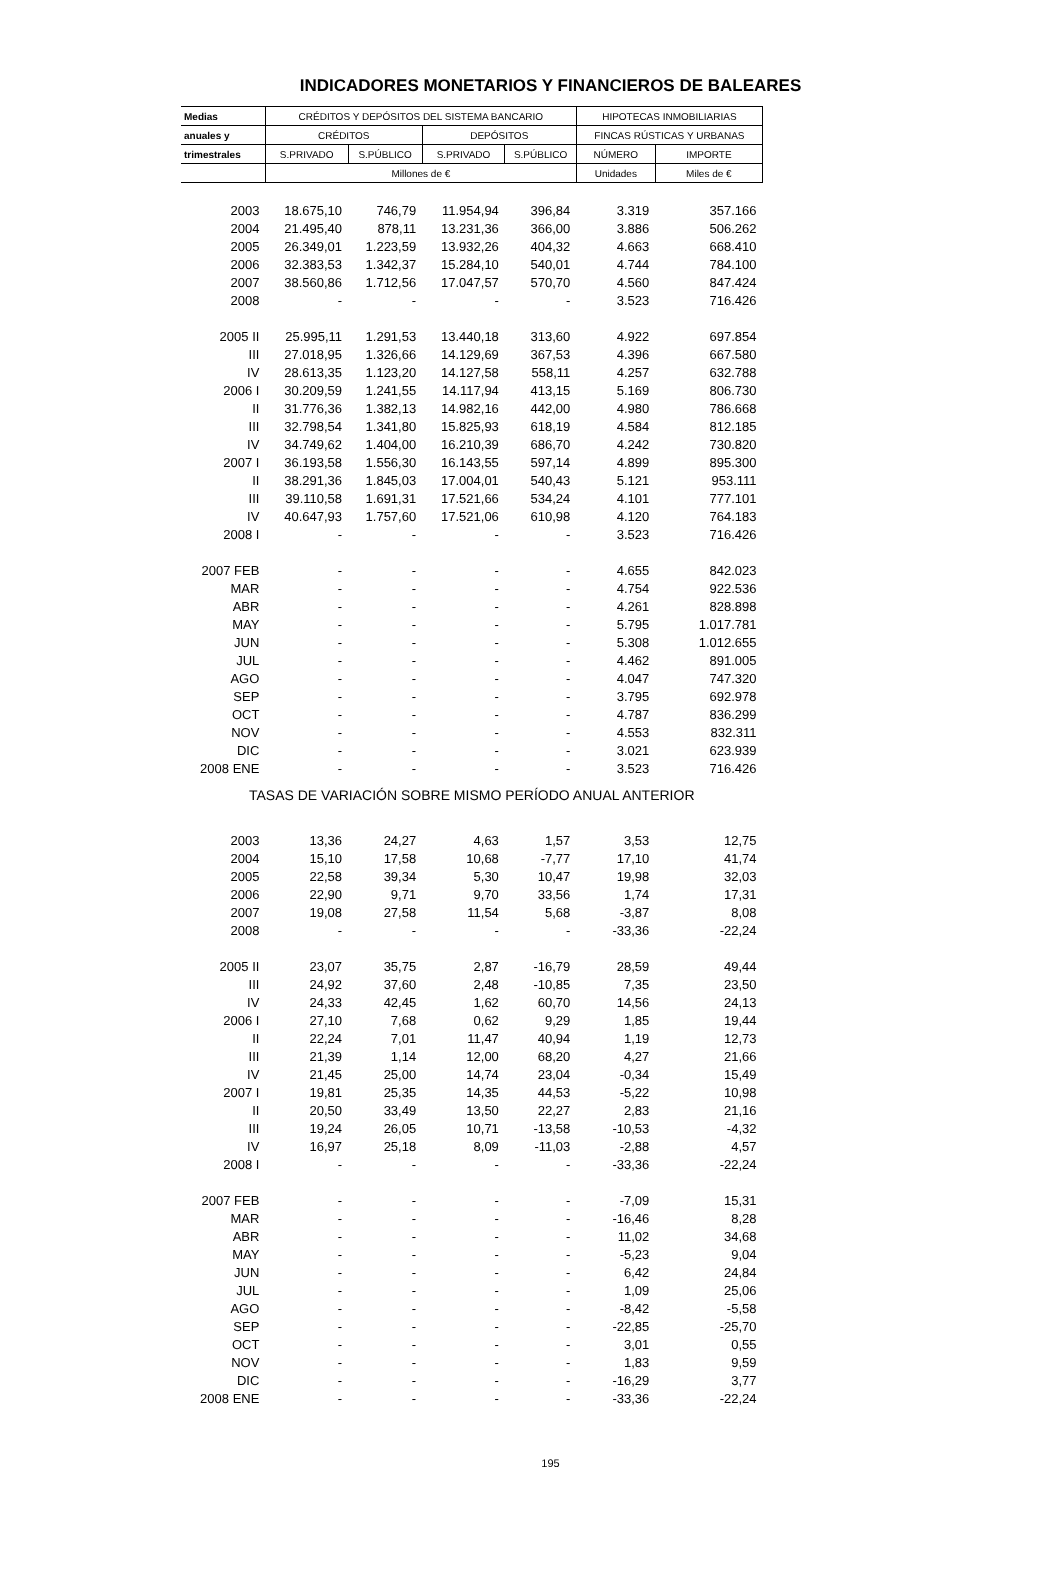INDICADORES MONETARIOS Y FINANCIEROS DE BALEARES
| Medias | CRÉDITOS Y DEPÓSITOS DEL SISTEMA BANCARIO | | | | HIPOTECAS INMOBILIARIAS | |
| --- | --- | --- | --- | --- | --- | --- |
| anuales y | CRÉDITOS | | DEPÓSITOS | | FINCAS RÚSTICAS Y URBANAS | |
| trimestrales | S.PRIVADO | S.PÚBLICO | S.PRIVADO | S.PÚBLICO | NÚMERO | IMPORTE |
| | Millones de € | | | | Unidades | Miles de € |
| 2003 | 18.675,10 | 746,79 | 11.954,94 | 396,84 | 3.319 | 357.166 |
| 2004 | 21.495,40 | 878,11 | 13.231,36 | 366,00 | 3.886 | 506.262 |
| 2005 | 26.349,01 | 1.223,59 | 13.932,26 | 404,32 | 4.663 | 668.410 |
| 2006 | 32.383,53 | 1.342,37 | 15.284,10 | 540,01 | 4.744 | 784.100 |
| 2007 | 38.560,86 | 1.712,56 | 17.047,57 | 570,70 | 4.560 | 847.424 |
| 2008 | - | - | - | - | 3.523 | 716.426 |
| 2005 II | 25.995,11 | 1.291,53 | 13.440,18 | 313,60 | 4.922 | 697.854 |
| III | 27.018,95 | 1.326,66 | 14.129,69 | 367,53 | 4.396 | 667.580 |
| IV | 28.613,35 | 1.123,20 | 14.127,58 | 558,11 | 4.257 | 632.788 |
| 2006 I | 30.209,59 | 1.241,55 | 14.117,94 | 413,15 | 5.169 | 806.730 |
| II | 31.776,36 | 1.382,13 | 14.982,16 | 442,00 | 4.980 | 786.668 |
| III | 32.798,54 | 1.341,80 | 15.825,93 | 618,19 | 4.584 | 812.185 |
| IV | 34.749,62 | 1.404,00 | 16.210,39 | 686,70 | 4.242 | 730.820 |
| 2007 I | 36.193,58 | 1.556,30 | 16.143,55 | 597,14 | 4.899 | 895.300 |
| II | 38.291,36 | 1.845,03 | 17.004,01 | 540,43 | 5.121 | 953.111 |
| III | 39.110,58 | 1.691,31 | 17.521,66 | 534,24 | 4.101 | 777.101 |
| IV | 40.647,93 | 1.757,60 | 17.521,06 | 610,98 | 4.120 | 764.183 |
| 2008 I | - | - | - | - | 3.523 | 716.426 |
| 2007 FEB | - | - | - | - | 4.655 | 842.023 |
| MAR | - | - | - | - | 4.754 | 922.536 |
| ABR | - | - | - | - | 4.261 | 828.898 |
| MAY | - | - | - | - | 5.795 | 1.017.781 |
| JUN | - | - | - | - | 5.308 | 1.012.655 |
| JUL | - | - | - | - | 4.462 | 891.005 |
| AGO | - | - | - | - | 4.047 | 747.320 |
| SEP | - | - | - | - | 3.795 | 692.978 |
| OCT | - | - | - | - | 4.787 | 836.299 |
| NOV | - | - | - | - | 4.553 | 832.311 |
| DIC | - | - | - | - | 3.021 | 623.939 |
| 2008 ENE | - | - | - | - | 3.523 | 716.426 |
| TASAS DE VARIACIÓN SOBRE MISMO PERÍODO ANUAL ANTERIOR | | | | | | |
| 2003 | 13,36 | 24,27 | 4,63 | 1,57 | 3,53 | 12,75 |
| 2004 | 15,10 | 17,58 | 10,68 | -7,77 | 17,10 | 41,74 |
| 2005 | 22,58 | 39,34 | 5,30 | 10,47 | 19,98 | 32,03 |
| 2006 | 22,90 | 9,71 | 9,70 | 33,56 | 1,74 | 17,31 |
| 2007 | 19,08 | 27,58 | 11,54 | 5,68 | -3,87 | 8,08 |
| 2008 | - | - | - | - | -33,36 | -22,24 |
| 2005 II | 23,07 | 35,75 | 2,87 | -16,79 | 28,59 | 49,44 |
| III | 24,92 | 37,60 | 2,48 | -10,85 | 7,35 | 23,50 |
| IV | 24,33 | 42,45 | 1,62 | 60,70 | 14,56 | 24,13 |
| 2006 I | 27,10 | 7,68 | 0,62 | 9,29 | 1,85 | 19,44 |
| II | 22,24 | 7,01 | 11,47 | 40,94 | 1,19 | 12,73 |
| III | 21,39 | 1,14 | 12,00 | 68,20 | 4,27 | 21,66 |
| IV | 21,45 | 25,00 | 14,74 | 23,04 | -0,34 | 15,49 |
| 2007 I | 19,81 | 25,35 | 14,35 | 44,53 | -5,22 | 10,98 |
| II | 20,50 | 33,49 | 13,50 | 22,27 | 2,83 | 21,16 |
| III | 19,24 | 26,05 | 10,71 | -13,58 | -10,53 | -4,32 |
| IV | 16,97 | 25,18 | 8,09 | -11,03 | -2,88 | 4,57 |
| 2008 I | - | - | - | - | -33,36 | -22,24 |
| 2007 FEB | - | - | - | - | -7,09 | 15,31 |
| MAR | - | - | - | - | -16,46 | 8,28 |
| ABR | - | - | - | - | 11,02 | 34,68 |
| MAY | - | - | - | - | -5,23 | 9,04 |
| JUN | - | - | - | - | 6,42 | 24,84 |
| JUL | - | - | - | - | 1,09 | 25,06 |
| AGO | - | - | - | - | -8,42 | -5,58 |
| SEP | - | - | - | - | -22,85 | -25,70 |
| OCT | - | - | - | - | 3,01 | 0,55 |
| NOV | - | - | - | - | 1,83 | 9,59 |
| DIC | - | - | - | - | -16,29 | 3,77 |
| 2008 ENE | - | - | - | - | -33,36 | -22,24 |
195